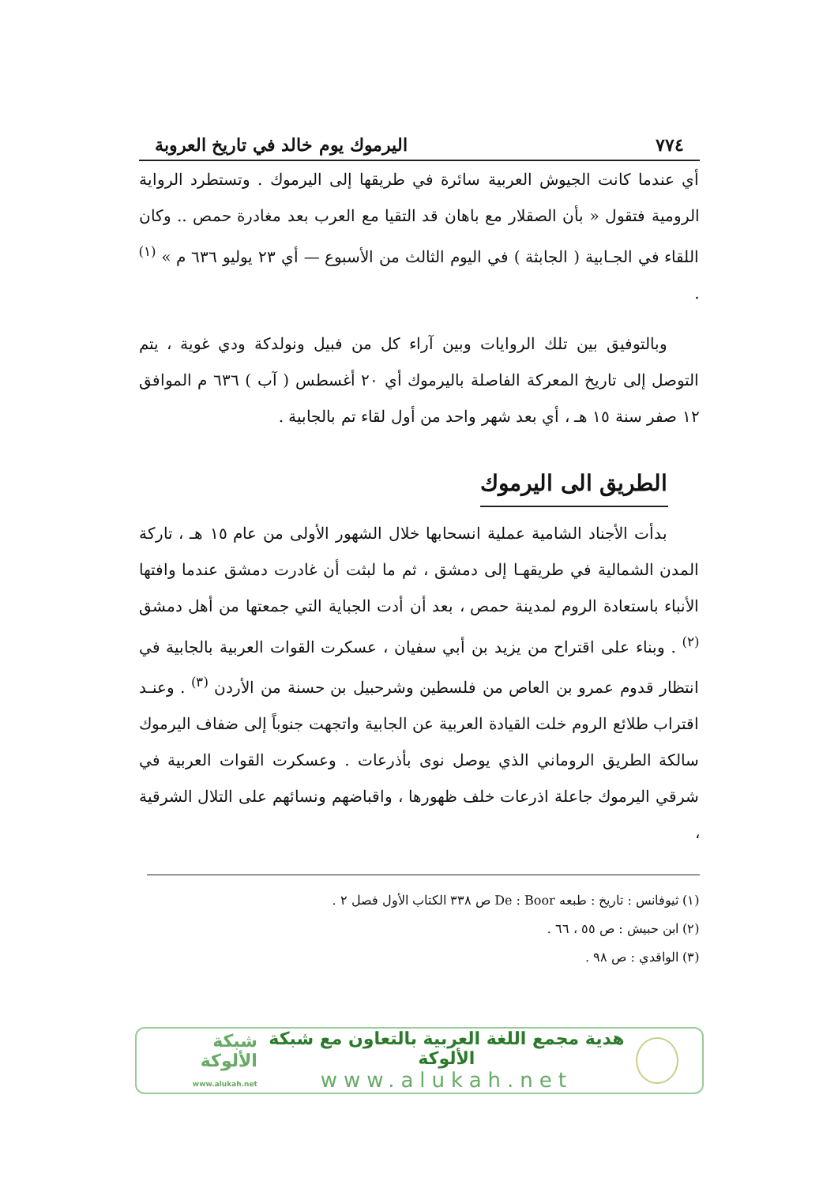٧٧٤ اليرموك يوم خالد في تاريخ العروبة
أي عندما كانت الجيوش العربية سائرة في طريقها إلى اليرموك . وتستطرد الرواية الرومية فتقول « بأن الصقلار مع باهان قد التقيا مع العرب بعد مغادرة حمص .. وكان اللقاء في الجـابية ( الجابثة ) في اليوم الثالث من الأسبوع — أي ٢٣ يوليو ٦٣٦ م » <sup>(١)</sup> .
وبالتوفيق بين تلك الروايات وبين آراء كل من فبيل ونولدكة ودي غوية ، يتم التوصل إلى تاريخ المعركة الفاصلة باليرموك أي ٢٠ أغسطس ( آب ) ٦٣٦ م الموافق ١٢ صفر سنة ١٥ هـ ، أي بعد شهر واحد من أول لقاء تم بالجابية .
الطريق الى اليرموك
بدأت الأجناد الشامية عملية انسحابها خلال الشهور الأولى من عام ١٥ هـ ، تاركة المدن الشمالية في طريقهـا إلى دمشق ، ثم ما لبثت أن غادرت دمشق عندما وافتها الأنباء باستعادة الروم لمدينة حمص ، بعد أن أدت الجباية التي جمعتها من أهل دمشق <sup>(٢)</sup> . وبناء على اقتراح من يزيد بن أبي سفيان ، عسكرت القوات العربية بالجابية في انتظار قدوم عمرو بن العاص من فلسطين وشرحبيل بن حسنة من الأردن <sup>(٣)</sup> . وعنـد اقتراب طلائع الروم خلت القيادة العربية عن الجابية واتجهت جنوباً إلى ضفاف اليرموك سالكة الطريق الروماني الذي يوصل نوى بأذرعات . وعسكرت القوات العربية في شرقي اليرموك جاعلة اذرعات خلف ظهورها ، واقباضهم ونسائهم على التلال الشرقية ،
(١) ثيوفانس : تاريخ : طبعه De : Boor ص ٣٣٨ الكتاب الأول فصل ٢ .
(٢) ابن حبيش : ص ٥٥ ، ٦٦ .
(٣) الواقدي : ص ٩٨ .
هدية مجمع اللغة العربية بالتعاون مع شبكة الألوكة
www.alukah.net
شبكة الألوكة
www.alukah.net